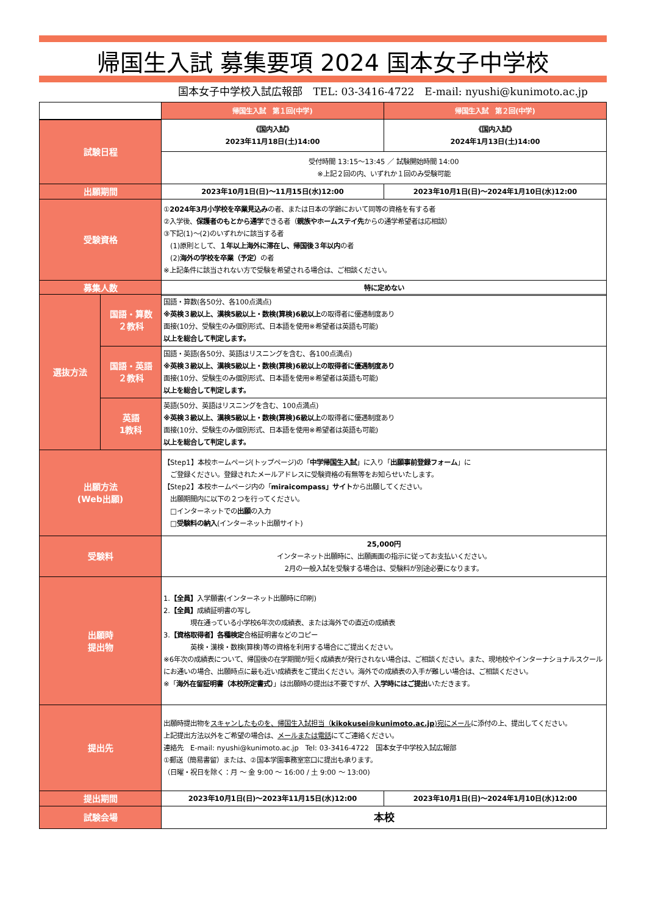帰国生入試 募集要項 2024 国本女子中学校
国本女子中学校入試広報部　TEL: 03-3416-4722　E-mail: nyushi@kunimoto.ac.jp
| | 帰国生入試 第１回(中学) | 帰国生入試 第２回(中学) |
| --- | --- | --- |
| 試験日程 | 《国内入試》 2023年11月18日(土)14:00 | 《国内入試》 2024年1月13日(土)14:00 |
| | 受付時間 13:15～13:45 ／ 試験開始時間 14:00 ※上記２回の内、いずれか１回のみ受験可能 | |
| 出願期間 | 2023年10月1日(日)～11月15日(水)12:00 | 2023年10月1日(日)～2024年1月10日(水)12:00 |
| 受験資格 | ① 2024年3月小学校を卒業見込み の者、または日本の学齢において同等の資格を有する者 ②入学後、 保護者のもとから通学 できる者（ 親族やホームステイ先 からの通学希望者は応相談） ③下記(1)～(2)のいずれかに該当する者 (1)原則として、 １年以上海外に滞在し、帰国後３年以内 の者 (2) 海外の学校を卒業（予定） の者 ※上記条件に該当されない方で受験を希望される場合は、ご相談ください。 | |
| 募集人数 | 特に定めない | |
| 選抜方法 | 国語・算数 ２教科 | 国語・算数(各50分、各100点満点) ※英検３級以上、漢検5級以上・数検(算検)6級以上 の取得者に優遇制度あり 面接(10分、受験生のみ個別形式、日本語を使用※希望者は英語も可能) 以上を総合して判定します。 |
| | 国語・英語 ２教科 | 国語・英語(各50分、英語はリスニングを含む、各100点満点) ※英検３級以上、漢検5級以上・数検(算検)6級以上の取得者に優遇制度あり 面接(10分、受験生のみ個別形式、日本語を使用※希望者は英語も可能) 以上を総合して判定します。 |
| | 英語 1教科 | 英語(50分、英語はリスニングを含む、100点満点) ※英検３級以上、漢検5級以上・数検(算検)6級以上 の取得者に優遇制度あり 面接(10分、受験生のみ個別形式、日本語を使用※希望者は英語も可能) 以上を総合して判定します。 |
| 出願方法 (Web出願) | 【Step1】本校ホームページ(トップページ)の「 中学帰国生入試 」に入り「 出願事前登録フォーム 」に ご登録ください。登録されたメールアドレスに受験資格の有無等をお知らせいたします。 【Step2】本校ホームページ内の「 miraicompass」サイト から出願してください。 出願期間内に以下の２つを行ってください。 □インターネットでの 出願 の入力 □ 受験料の納入 (インターネット出願サイト) | |
| 受験料 | 25,000円 インターネット出願時に、出願画面の指示に従ってお支払いください。 2月の一般入試を受験する場合は、受験料が別途必要になります。 | |
| 出願時 提出物 | 1. 【全員】 入学願書(インターネット出願時に印刷) 2. 【全員】 成績証明書の写し 現在通っている小学校6年次の成績表、または海外での直近の成績表 3. 【資格取得者】各種検定 合格証明書などのコピー 英検・漢検・数検(算検)等の資格を利用する場合にご提出ください。 ※6年次の成績表について、帰国後の在学期間が短く成績表が発行されない場合は、ご相談ください。また、現地校やインターナショナルスクールにお通いの場合、出願時点に最も近い成績表をご提出ください。海外での成績表の入手が難しい場合は、ご相談ください。 ※「 海外在留証明書（本校所定書式） 」は出願時の提出は不要ですが、 入学時にはご提出 いただきます。 | |
| 提出先 | 出願時提出物を スキャンしたものを、帰国生入試担当（ kikokusei@kunimoto.ac.jp )宛にメール に添付の上、提出してください。 上記提出方法以外をご希望の場合は、 メールまたは電話 にてご連絡ください。 連絡先 E-mail: nyushi@kunimoto.ac.jp Tel: 03-3416-4722 国本女子中学校入試広報部 ①郵送（簡易書留）または、②国本学園事務室窓口に提出も承ります。 （日曜・祝日を除く：月 ～ 金 9:00 ～ 16:00 / 土 9:00 ～ 13:00) | |
| 提出期間 | 2023年10月1日(日)～2023年11月15日(水)12:00 | 2023年10月1日(日)～2024年1月10日(水)12:00 |
| 試験会場 | 本校 | |